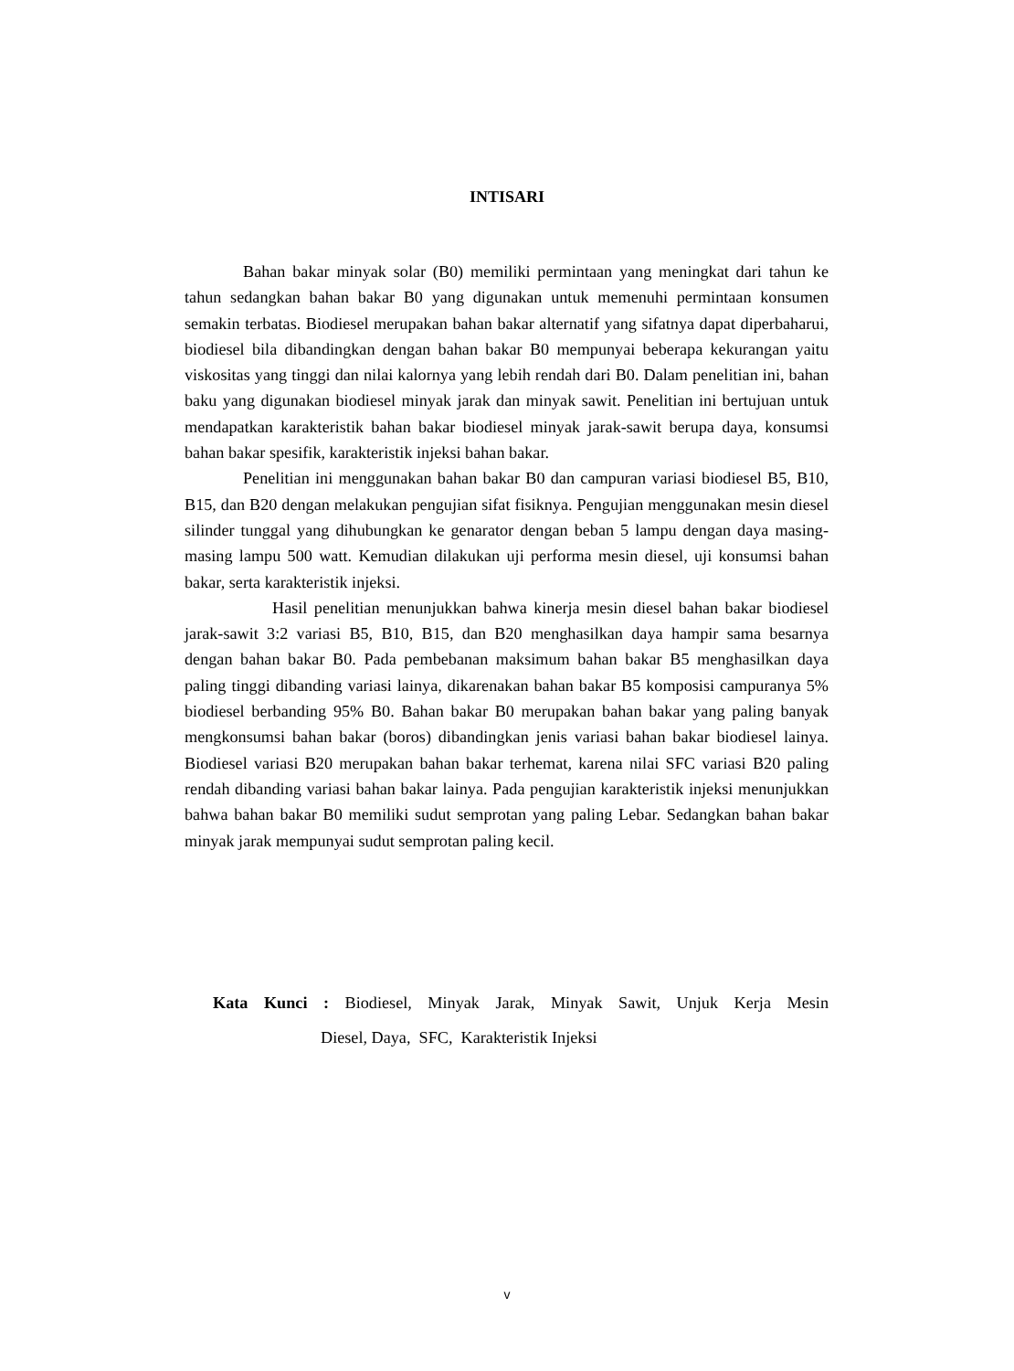INTISARI
Bahan bakar minyak solar (B0) memiliki permintaan yang meningkat dari tahun ke tahun sedangkan bahan bakar B0 yang digunakan untuk memenuhi permintaan konsumen semakin terbatas. Biodiesel merupakan bahan bakar alternatif yang sifatnya dapat diperbaharui, biodiesel bila dibandingkan dengan bahan bakar B0 mempunyai beberapa kekurangan yaitu viskositas yang tinggi dan nilai kalornya yang lebih rendah dari B0. Dalam penelitian ini, bahan baku yang digunakan biodiesel minyak jarak dan minyak sawit. Penelitian ini bertujuan untuk mendapatkan karakteristik bahan bakar biodiesel minyak jarak-sawit berupa daya, konsumsi bahan bakar spesifik, karakteristik injeksi bahan bakar.
Penelitian ini menggunakan bahan bakar B0 dan campuran variasi biodiesel B5, B10, B15, dan B20 dengan melakukan pengujian sifat fisiknya. Pengujian menggunakan mesin diesel silinder tunggal yang dihubungkan ke genarator dengan beban 5 lampu dengan daya masing-masing lampu 500 watt. Kemudian dilakukan uji performa mesin diesel, uji konsumsi bahan bakar, serta karakteristik injeksi.
Hasil penelitian menunjukkan bahwa kinerja mesin diesel bahan bakar biodiesel jarak-sawit 3:2 variasi B5, B10, B15, dan B20 menghasilkan daya hampir sama besarnya dengan bahan bakar B0. Pada pembebanan maksimum bahan bakar B5 menghasilkan daya paling tinggi dibanding variasi lainya, dikarenakan bahan bakar B5 komposisi campuranya 5% biodiesel berbanding 95% B0. Bahan bakar B0 merupakan bahan bakar yang paling banyak mengkonsumsi bahan bakar (boros) dibandingkan jenis variasi bahan bakar biodiesel lainya. Biodiesel variasi B20 merupakan bahan bakar terhemat, karena nilai SFC variasi B20 paling rendah dibanding variasi bahan bakar lainya. Pada pengujian karakteristik injeksi menunjukkan bahwa bahan bakar B0 memiliki sudut semprotan yang paling Lebar. Sedangkan bahan bakar minyak jarak mempunyai sudut semprotan paling kecil.
Kata Kunci : Biodiesel, Minyak Jarak, Minyak Sawit, Unjuk Kerja Mesin
Diesel, Daya, SFC, Karakteristik Injeksi
v